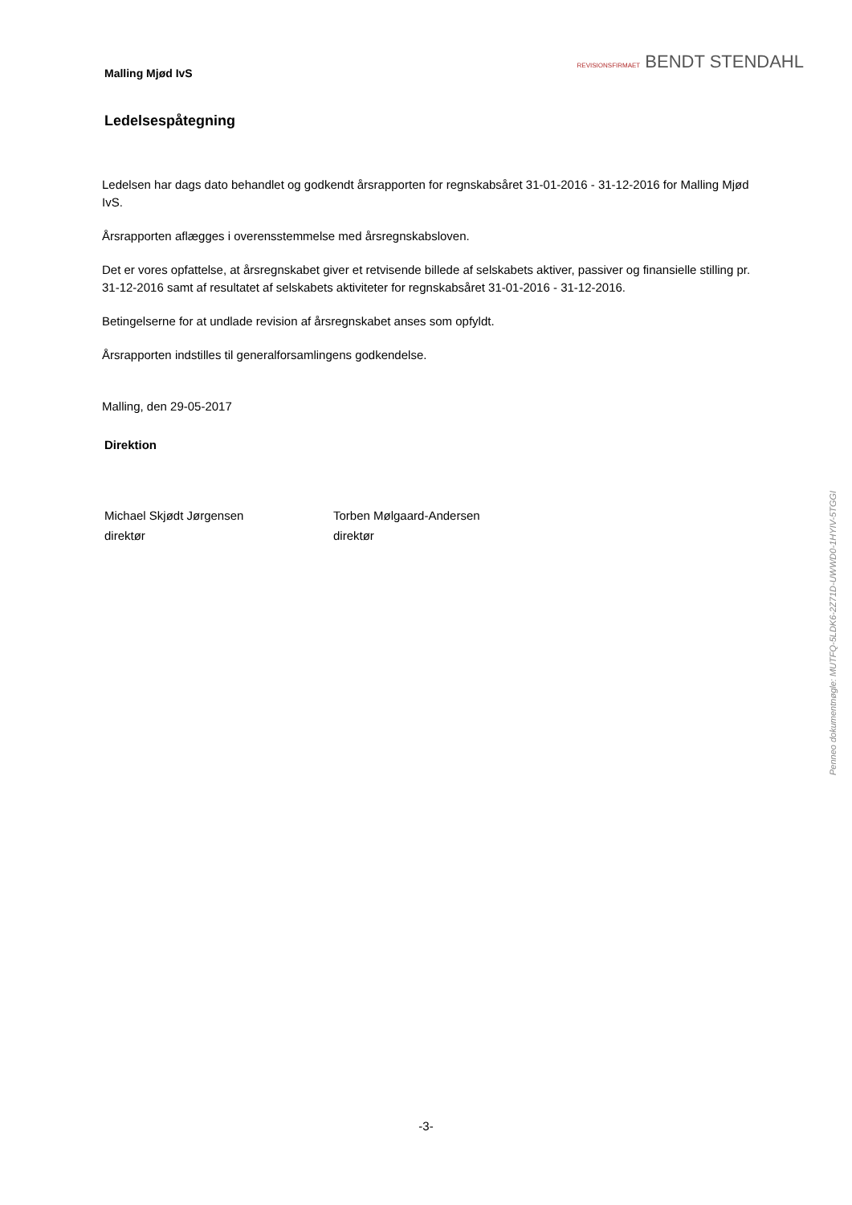REVISIONSFIRMAET BENDT STENDAHL
Malling Mjød IvS
Ledelsespåtegning
Ledelsen har dags dato behandlet og godkendt årsrapporten for regnskabsåret 31-01-2016 - 31-12-2016 for Malling Mjød IvS.
Årsrapporten aflægges i overensstemmelse med årsregnskabsloven.
Det er vores opfattelse, at årsregnskabet giver et retvisende billede af selskabets aktiver, passiver og finansielle stilling pr. 31-12-2016 samt af resultatet af selskabets aktiviteter for regnskabsåret 31-01-2016 - 31-12-2016.
Betingelserne for at undlade revision af årsregnskabet anses som opfyldt.
Årsrapporten indstilles til generalforsamlingens godkendelse.
Malling, den 29-05-2017
Direktion
Michael Skjødt Jørgensen
direktør
Torben Mølgaard-Andersen
direktør
Penneo dokumentnøgle: MUTFQ-5LDK6-2Z71D-UWWD0-1HYIV-5TGGI
-3-